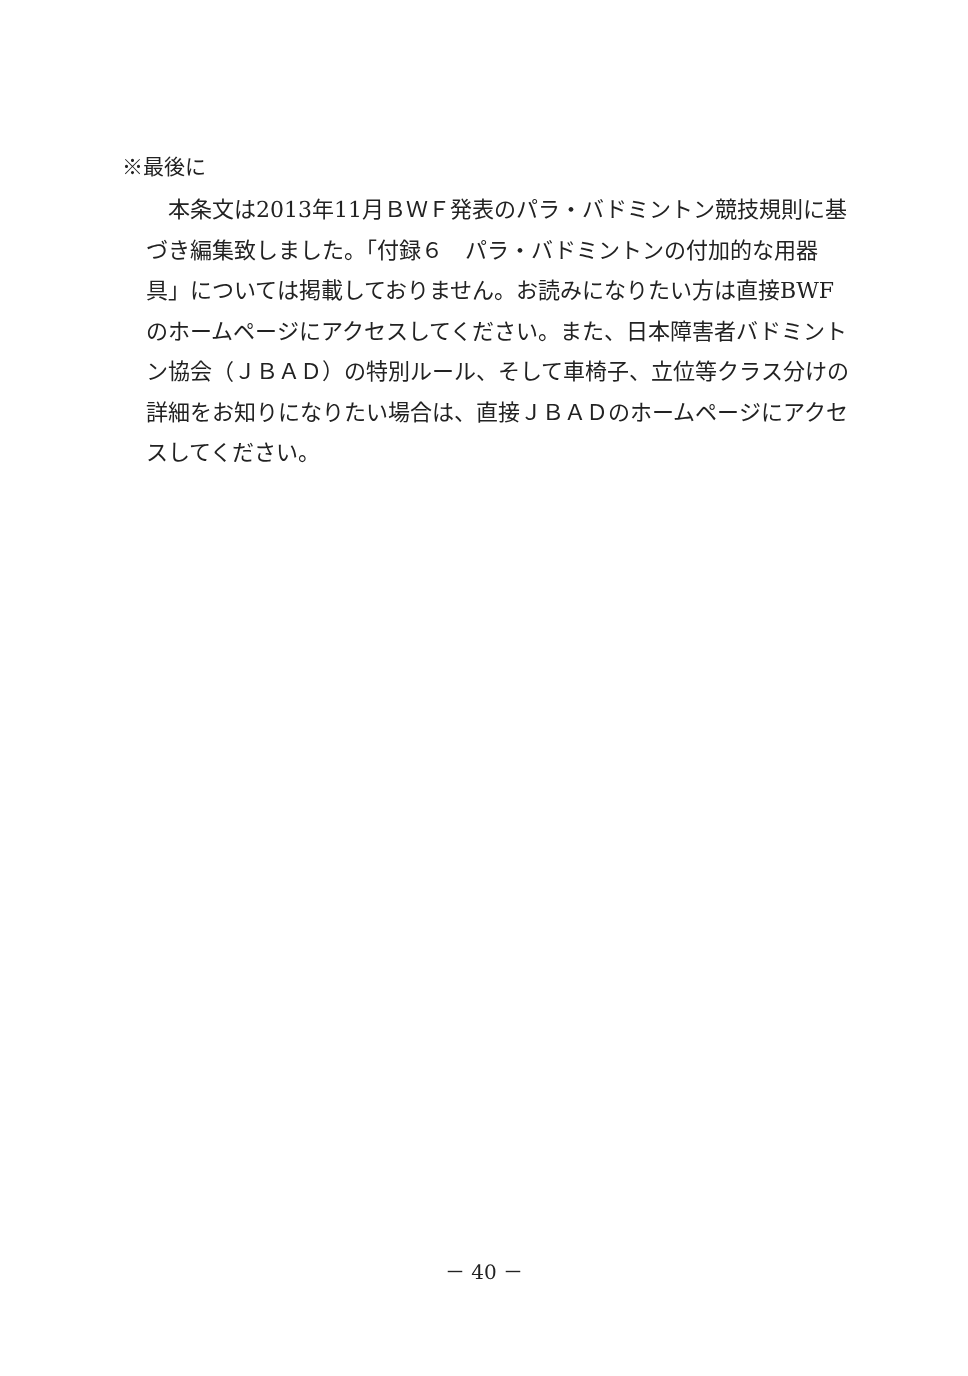※最後に
　本条文は2013年11月ＢＷＦ発表のパラ・バドミントン競技規則に基づき編集致しました。「付録６　パラ・バドミントンの付加的な用器具」については掲載しておりません。お読みになりたい方は直接BWFのホームページにアクセスしてください。また、日本障害者バドミントン協会（ＪＢＡＤ）の特別ルール、そして車椅子、立位等クラス分けの詳細をお知りになりたい場合は、直接ＪＢＡＤのホームページにアクセスしてください。
－ 40 －